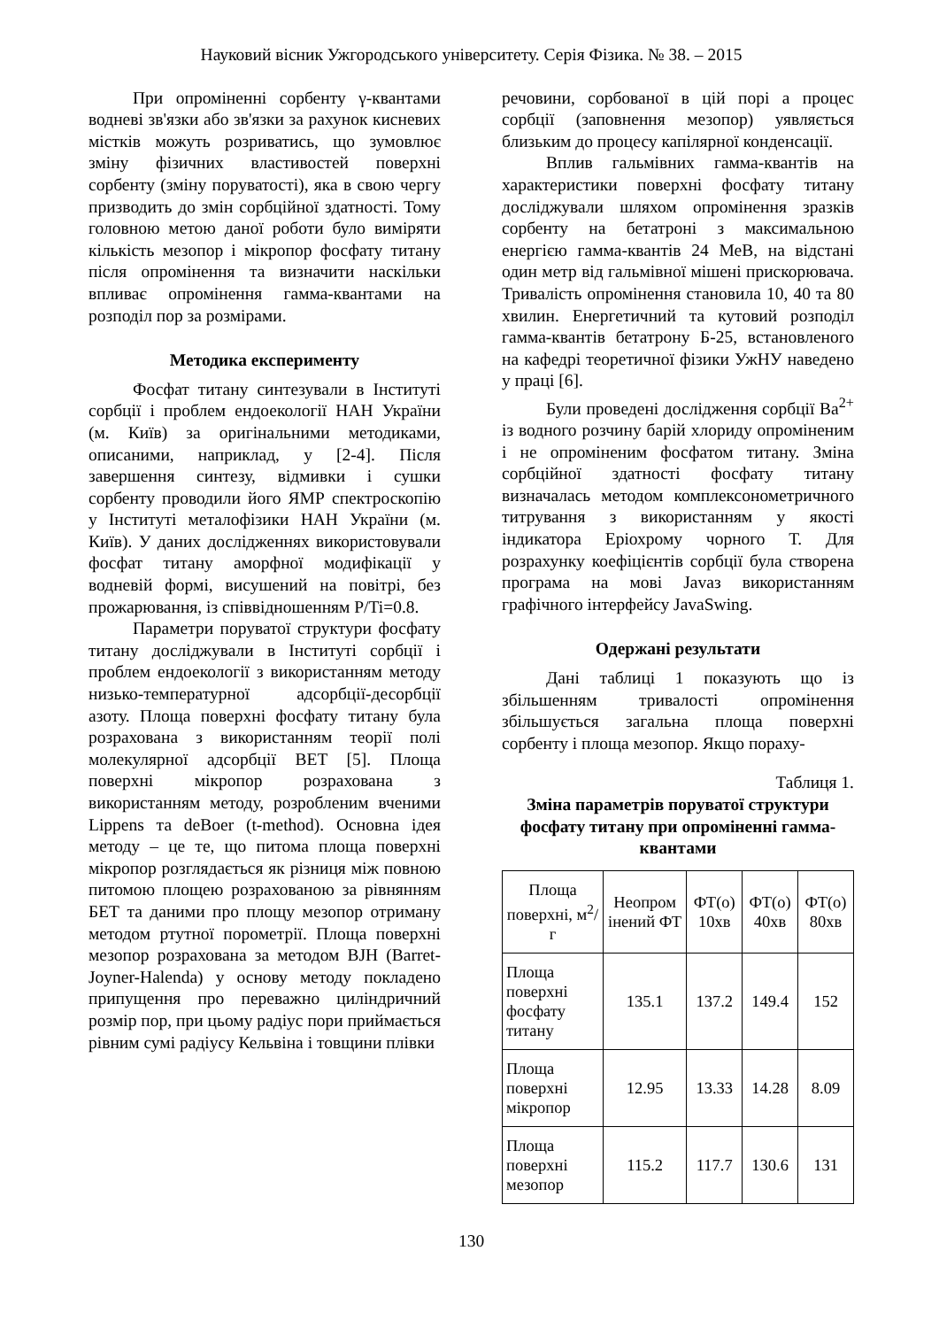Науковий вісник Ужгородського університету. Серія Фізика. № 38. – 2015
При опроміненні сорбенту γ-квантами водневі зв'язки або зв'язки за рахунок кисневих містків можуть розриватись, що зумовлює зміну фізичних властивостей поверхні сорбенту (зміну поруватості), яка в свою чергу призводить до змін сорбційної здатності. Тому головною метою даної роботи було виміряти кількість мезопор і мікропор фосфату титану після опромінення та визначити наскільки впливає опромінення гамма-квантами на розподіл пор за розмірами.
Методика експерименту
Фосфат титану синтезували в Інституті сорбції і проблем ендоекології НАН України (м. Київ) за оригінальними методиками, описаними, наприклад, у [2-4]. Після завершення синтезу, відмивки і сушки сорбенту проводили його ЯМР спектроскопію у Інституті металофізики НАН України (м. Київ). У даних дослідженнях використовували фосфат титану аморфної модифікації у водневій формі, висушений на повітрі, без прожарювання, із співвідношенням P/Ti=0.8.
Параметри поруватої структури фосфату титану досліджували в Інституті сорбції і проблем ендоекології з використанням методу низько-температурної адсорбції-десорбції азоту. Площа поверхні фосфату титану була розрахована з використанням теорії полі молекулярної адсорбції BET [5]. Площа поверхні мікропор розрахована з використанням методу, розробленим вченими Lippens та deBoer (t-method). Основна ідея методу – це те, що питома площа поверхні мікропор розглядається як різниця між повною питомою площею розрахованою за рівнянням БЕТ та даними про площу мезопор отриману методом ртутної порометрії. Площа поверхні мезопор розрахована за методом BJH (Barret-Joyner-Halenda) у основу методу покладено припущення про переважно циліндричний розмір пор, при цьому радіус пори приймається рівним сумі радіусу Кельвіна і товщини плівки
речовини, сорбованої в цій порі а процес сорбції (заповнення мезопор) уявляється близьким до процесу капілярної конденсації.
Вплив гальмівних гамма-квантів на характеристики поверхні фосфату титану досліджували шляхом опромінення зразків сорбенту на бетатроні з максимальною енергією гамма-квантів 24 МеВ, на відстані один метр від гальмівної мішені прискорювача. Тривалість опромінення становила 10, 40 та 80 хвилин. Енергетичний та кутовий розподіл гамма-квантів бетатрону Б-25, встановленого на кафедрі теоретичної фізики УжНУ наведено у праці [6].
Були проведені дослідження сорбції Ba<sup>2+</sup> із водного розчину барій хлориду опроміненим і не опроміненим фосфатом титану. Зміна сорбційної здатності фосфату титану визначалась методом комплексонометричного титрування з використанням у якості індикатора Еріохрому чорного Т. Для розрахунку коефіцієнтів сорбції була створена програма на мові Javaз використанням графічного інтерфейсу JavaSwing.
Одержані результати
Дані таблиці 1 показують що із збільшенням тривалості опромінення збільшується загальна площа поверхні сорбенту і площа мезопор. Якщо пораху-
Таблиця 1.
Зміна параметрів поруватої структури фосфату титану при опроміненні гамма-квантами
| Площа поверхні, м<sup>2</sup>/г | Неопром інений ФТ | ФТ(о) 10хв | ФТ(о) 40хв | ФТ(о) 80хв |
| --- | --- | --- | --- | --- |
| Площа поверхні фосфату титану | 135.1 | 137.2 | 149.4 | 152 |
| Площа поверхні мікропор | 12.95 | 13.33 | 14.28 | 8.09 |
| Площа поверхні мезопор | 115.2 | 117.7 | 130.6 | 131 |
130